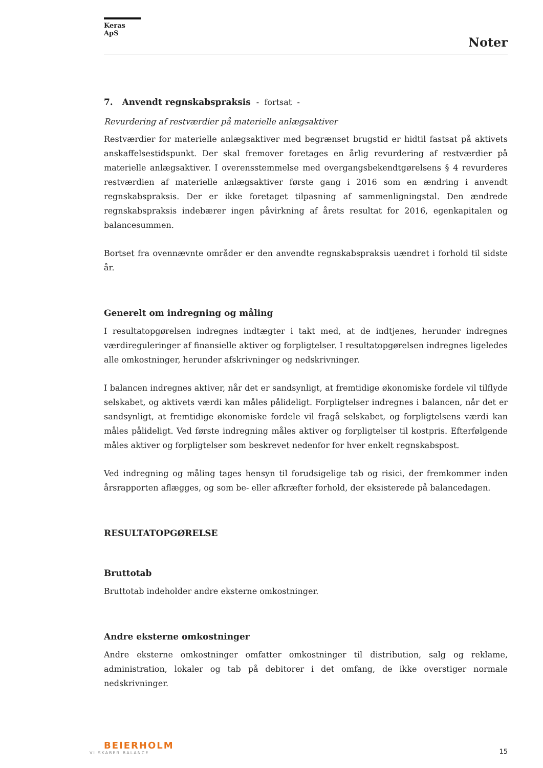Keras ApS
Noter
7. Anvendt regnskabspraksis - fortsat -
Revurdering af restværdier på materielle anlægsaktiver
Restværdier for materielle anlægsaktiver med begrænset brugstid er hidtil fastsat på aktivets anskaffelsestidspunkt. Der skal fremover foretages en årlig revurdering af restværdier på materielle anlægsaktiver. I overensstemmelse med overgangsbekendtgørelsens § 4 revurderes restværdien af materielle anlægsaktiver første gang i 2016 som en ændring i anvendt regnskabspraksis. Der er ikke foretaget tilpasning af sammenligningstal. Den ændrede regnskabspraksis indebærer ingen påvirkning af årets resultat for 2016, egenkapitalen og balancesummen.
Bortset fra ovennævnte områder er den anvendte regnskabspraksis uændret i forhold til sidste år.
Generelt om indregning og måling
I resultatopgørelsen indregnes indtægter i takt med, at de indtjenes, herunder indregnes værdireguleringer af finansielle aktiver og forpligtelser. I resultatopgørelsen indregnes ligeledes alle omkostninger, herunder afskrivninger og nedskrivninger.
I balancen indregnes aktiver, når det er sandsynligt, at fremtidige økonomiske fordele vil tilflyde selskabet, og aktivets værdi kan måles pålideligt. Forpligtelser indregnes i balancen, når det er sandsynligt, at fremtidige økonomiske fordele vil fragå selskabet, og forpligtelsens værdi kan måles pålideligt. Ved første indregning måles aktiver og forpligtelser til kostpris. Efterfølgende måles aktiver og forpligtelser som beskrevet nedenfor for hver enkelt regnskabspost.
Ved indregning og måling tages hensyn til forudsigelige tab og risici, der fremkommer inden årsrapporten aflægges, og som be- eller afkræfter forhold, der eksisterede på balancedagen.
RESULTATOPGØRELSE
Bruttotab
Bruttotab indeholder andre eksterne omkostninger.
Andre eksterne omkostninger
Andre eksterne omkostninger omfatter omkostninger til distribution, salg og reklame, administration, lokaler og tab på debitorer i det omfang, de ikke overstiger normale nedskrivninger.
BEIERHOLM
VI SKABER BALANCE
15